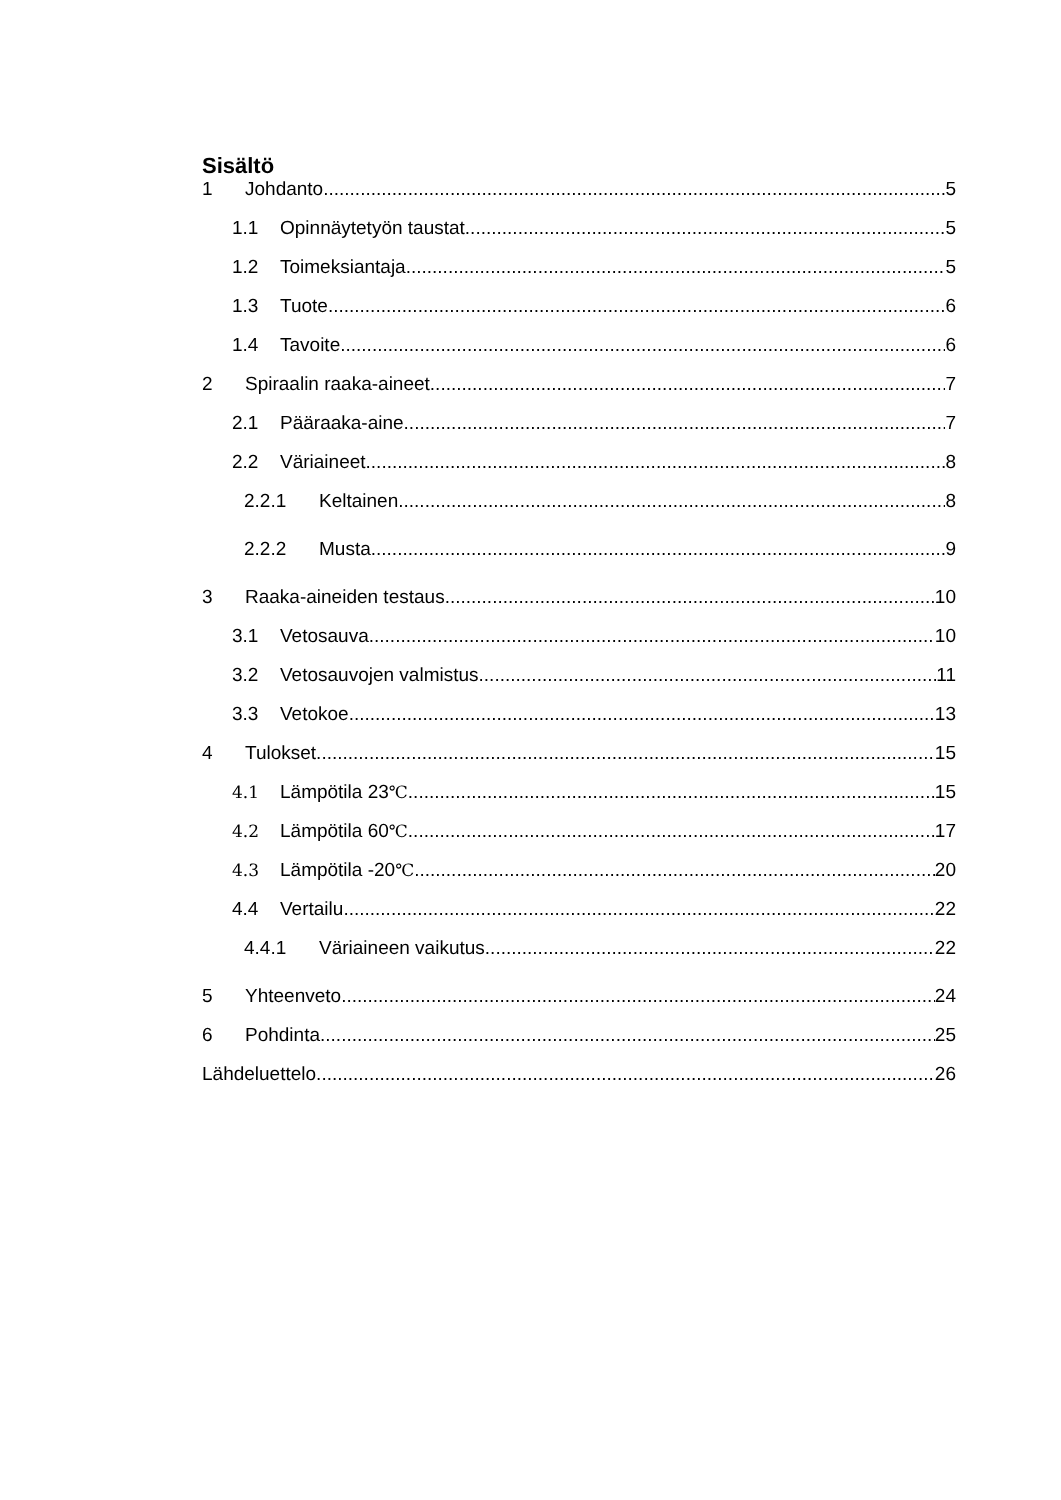Sisältö
1 Johdanto 5
1.1 Opinnäytetyön taustat 5
1.2 Toimeksiantaja 5
1.3 Tuote 6
1.4 Tavoite 6
2 Spiraalin raaka-aineet 7
2.1 Pääraaka-aine 7
2.2 Väriaineet 8
2.2.1 Keltainen 8
2.2.2 Musta 9
3 Raaka-aineiden testaus 10
3.1 Vetosauva 10
3.2 Vetosauvojen valmistus 11
3.3 Vetokoe 13
4 Tulokset 15
4.1 Lämpötila 23℃ 15
4.2 Lämpötila 60℃ 17
4.3 Lämpötila -20℃ 20
4.4 Vertailu 22
4.4.1 Väriaineen vaikutus 22
5 Yhteenveto 24
6 Pohdinta 25
Lähdeluettelo 26